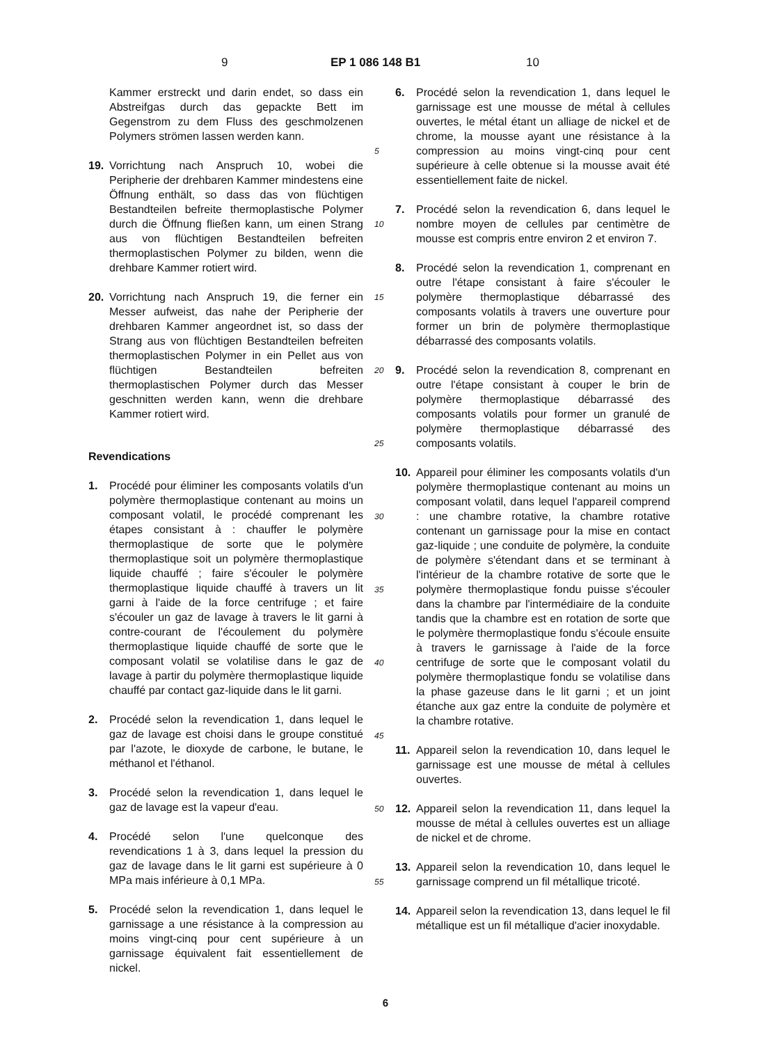9 EP 1 086 148 B1 10
Kammer erstreckt und darin endet, so dass ein Abstreifgas durch das gepackte Bett im Gegenstrom zu dem Fluss des geschmolzenen Polymers strömen lassen werden kann.
19. Vorrichtung nach Anspruch 10, wobei die Peripherie der drehbaren Kammer mindestens eine Öffnung enthält, so dass das von flüchtigen Bestandteilen befreite thermoplastische Polymer durch die Öffnung fließen kann, um einen Strang aus von flüchtigen Bestandteilen befreiten thermoplastischen Polymer zu bilden, wenn die drehbare Kammer rotiert wird.
20. Vorrichtung nach Anspruch 19, die ferner ein Messer aufweist, das nahe der Peripherie der drehbaren Kammer angeordnet ist, so dass der Strang aus von flüchtigen Bestandteilen befreiten thermoplastischen Polymer in ein Pellet aus von flüchtigen Bestandteilen befreiten thermoplastischen Polymer durch das Messer geschnitten werden kann, wenn die drehbare Kammer rotiert wird.
Revendications
1. Procédé pour éliminer les composants volatils d'un polymère thermoplastique contenant au moins un composant volatil, le procédé comprenant les étapes consistant à : chauffer le polymère thermoplastique de sorte que le polymère thermoplastique soit un polymère thermoplastique liquide chauffé ; faire s'écouler le polymère thermoplastique liquide chauffé à travers un lit garni à l'aide de la force centrifuge ; et faire s'écouler un gaz de lavage à travers le lit garni à contre-courant de l'écoulement du polymère thermoplastique liquide chauffé de sorte que le composant volatil se volatilise dans le gaz de lavage à partir du polymère thermoplastique liquide chauffé par contact gaz-liquide dans le lit garni.
2. Procédé selon la revendication 1, dans lequel le gaz de lavage est choisi dans le groupe constitué par l'azote, le dioxyde de carbone, le butane, le méthanol et l'éthanol.
3. Procédé selon la revendication 1, dans lequel le gaz de lavage est la vapeur d'eau.
4. Procédé selon l'une quelconque des revendications 1 à 3, dans lequel la pression du gaz de lavage dans le lit garni est supérieure à 0 MPa mais inférieure à 0,1 MPa.
5. Procédé selon la revendication 1, dans lequel le garnissage a une résistance à la compression au moins vingt-cinq pour cent supérieure à un garnissage équivalent fait essentiellement de nickel.
5
10
15
20
25
30
35
40
45
50
55
6. Procédé selon la revendication 1, dans lequel le garnissage est une mousse de métal à cellules ouvertes, le métal étant un alliage de nickel et de chrome, la mousse ayant une résistance à la compression au moins vingt-cinq pour cent supérieure à celle obtenue si la mousse avait été essentiellement faite de nickel.
7. Procédé selon la revendication 6, dans lequel le nombre moyen de cellules par centimètre de mousse est compris entre environ 2 et environ 7.
8. Procédé selon la revendication 1, comprenant en outre l'étape consistant à faire s'écouler le polymère thermoplastique débarrassé des composants volatils à travers une ouverture pour former un brin de polymère thermoplastique débarrassé des composants volatils.
9. Procédé selon la revendication 8, comprenant en outre l'étape consistant à couper le brin de polymère thermoplastique débarrassé des composants volatils pour former un granulé de polymère thermoplastique débarrassé des composants volatils.
10. Appareil pour éliminer les composants volatils d'un polymère thermoplastique contenant au moins un composant volatil, dans lequel l'appareil comprend : une chambre rotative, la chambre rotative contenant un garnissage pour la mise en contact gaz-liquide ; une conduite de polymère, la conduite de polymère s'étendant dans et se terminant à l'intérieur de la chambre rotative de sorte que le polymère thermoplastique fondu puisse s'écouler dans la chambre par l'intermédiaire de la conduite tandis que la chambre est en rotation de sorte que le polymère thermoplastique fondu s'écoule ensuite à travers le garnissage à l'aide de la force centrifuge de sorte que le composant volatil du polymère thermoplastique fondu se volatilise dans la phase gazeuse dans le lit garni ; et un joint étanche aux gaz entre la conduite de polymère et la chambre rotative.
11. Appareil selon la revendication 10, dans lequel le garnissage est une mousse de métal à cellules ouvertes.
12. Appareil selon la revendication 11, dans lequel la mousse de métal à cellules ouvertes est un alliage de nickel et de chrome.
13. Appareil selon la revendication 10, dans lequel le garnissage comprend un fil métallique tricoté.
14. Appareil selon la revendication 13, dans lequel le fil métallique est un fil métallique d'acier inoxydable.
6